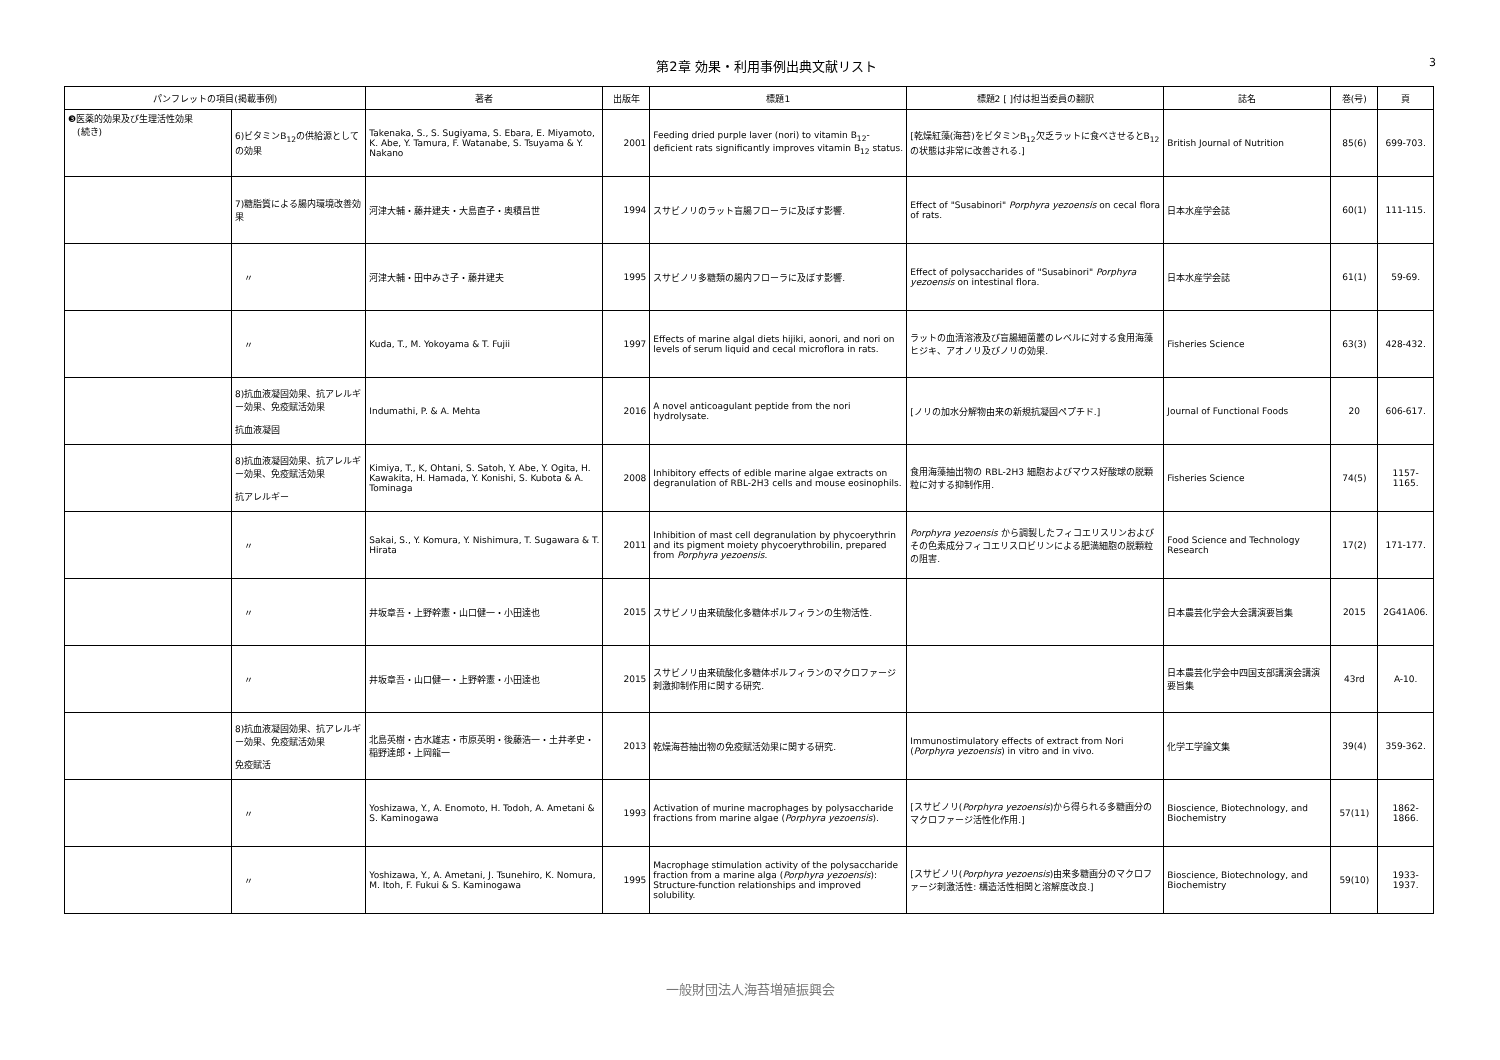第2章 効果・利用事例出典文献リスト
3
| パンフレットの項目(掲載事例) | | 著者 | 出版年 | 標題1 | 標題2 [ ]付は担当委員の翻訳 | 誌名 | 巻(号) | 頁 |
| --- | --- | --- | --- | --- | --- | --- | --- | --- |
| ❸医薬的効果及び生理活性効果 (続き) | 6)ビタミンB<sub>12</sub>の供給源としての効果 | Takenaka, S., S. Sugiyama, S. Ebara, E. Miyamoto, K. Abe, Y. Tamura, F. Watanabe, S. Tsuyama & Y. Nakano | 2001 | Feeding dried purple laver (nori) to vitamin B<sub>12</sub>-deficient rats significantly improves vitamin B<sub>12</sub> status. | [乾燥紅藻(海苔)をビタミンB<sub>12</sub>欠乏ラットに食べさせるとB<sub>12</sub>の状態は非常に改善される.] | British Journal of Nutrition | 85(6) | 699-703. |
| | 7)糖脂質による腸内環境改善効果 | 河津大輔・藤井建夫・大島直子・奥積昌世 | 1994 | スサビノリのラット盲腸フローラに及ぼす影響. | Effect of "Susabinori" Porphyra yezoensis on cecal flora of rats. | 日本水産学会誌 | 60(1) | 111-115. |
| | 〃 | 河津大輔・田中みさ子・藤井建夫 | 1995 | スサビノリ多糖類の腸内フローラに及ぼす影響. | Effect of polysaccharides of "Susabinori" Porphyra yezoensis on intestinal flora. | 日本水産学会誌 | 61(1) | 59-69. |
| | 〃 | Kuda, T., M. Yokoyama & T. Fujii | 1997 | Effects of marine algal diets hijiki, aonori, and nori on levels of serum liquid and cecal microflora in rats. | ラットの血清溶液及び盲腸細菌叢のレベルに対する食用海藻ヒジキ、アオノリ及びノリの効果. | Fisheries Science | 63(3) | 428-432. |
| | 8)抗血液凝固効果、抗アレルギー効果、免疫賦活効果 抗血液凝固 | Indumathi, P. & A. Mehta | 2016 | A novel anticoagulant peptide from the nori hydrolysate. | [ノリの加水分解物由来の新規抗凝固ペプチド.] | Journal of Functional Foods | 20 | 606-617. |
| | 8)抗血液凝固効果、抗アレルギー効果、免疫賦活効果 抗アレルギー | Kimiya, T., K, Ohtani, S. Satoh, Y. Abe, Y. Ogita, H. Kawakita, H. Hamada, Y. Konishi, S. Kubota & A. Tominaga | 2008 | Inhibitory effects of edible marine algae extracts on degranulation of RBL-2H3 cells and mouse eosinophils. | 食用海藻抽出物の RBL-2H3 細胞およびマウス好酸球の脱顆粒に対する抑制作用. | Fisheries Science | 74(5) | 1157-1165. |
| | 〃 | Sakai, S., Y. Komura, Y. Nishimura, T. Sugawara & T. Hirata | 2011 | Inhibition of mast cell degranulation by phycoerythrin and its pigment moiety phycoerythrobilin, prepared from Porphyra yezoensis . | Porphyra yezoensis から調製したフィコエリスリンおよびその色素成分フィコエリスロビリンによる肥満細胞の脱顆粒の阻害. | Food Science and Technology Research | 17(2) | 171-177. |
| | 〃 | 井坂章吾・上野幹憲・山口健一・小田達也 | 2015 | スサビノリ由来硫酸化多糖体ポルフィランの生物活性. | | 日本農芸化学会大会講演要旨集 | 2015 | 2G41A06. |
| | 〃 | 井坂章吾・山口健一・上野幹憲・小田達也 | 2015 | スサビノリ由来硫酸化多糖体ポルフィランのマクロファージ刺激抑制作用に関する研究. | | 日本農芸化学会中四国支部講演会講演要旨集 | 43rd | A-10. |
| | 8)抗血液凝固効果、抗アレルギー効果、免疫賦活効果 免疫賦活 | 北島英樹・古水雄志・市原英明・後藤浩一・土井孝史・稲野達郎・上岡龍一 | 2013 | 乾燥海苔抽出物の免疫賦活効果に関する研究. | Immunostimulatory effects of extract from Nori ( Porphyra yezoensis ) in vitro and in vivo. | 化学工学論文集 | 39(4) | 359-362. |
| | 〃 | Yoshizawa, Y., A. Enomoto, H. Todoh, A. Ametani & S. Kaminogawa | 1993 | Activation of murine macrophages by polysaccharide fractions from marine algae ( Porphyra yezoensis ). | [スサビノリ( Porphyra yezoensis )から得られる多糖画分のマクロファージ活性化作用.] | Bioscience, Biotechnology, and Biochemistry | 57(11) | 1862-1866. |
| | 〃 | Yoshizawa, Y., A. Ametani, J. Tsunehiro, K. Nomura, M. Itoh, F. Fukui & S. Kaminogawa | 1995 | Macrophage stimulation activity of the polysaccharide fraction from a marine alga ( Porphyra yezoensis ): Structure-function relationships and improved solubility. | [スサビノリ( Porphyra yezoensis )由来多糖画分のマクロファージ刺激活性: 構造活性相関と溶解度改良.] | Bioscience, Biotechnology, and Biochemistry | 59(10) | 1933-1937. |
一般財団法人海苔増殖振興会